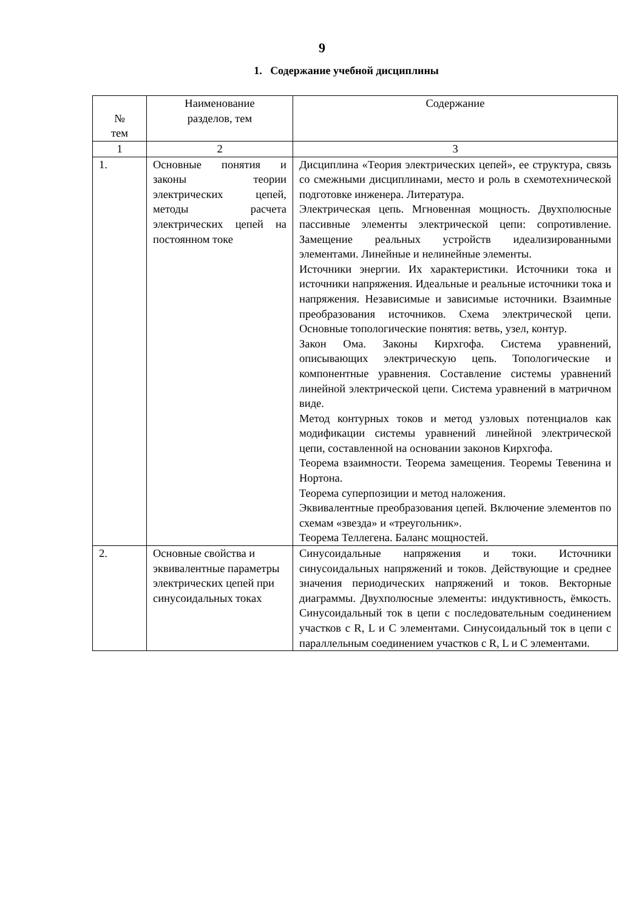9
1. Содержание учебной дисциплины
| № тем | Наименование разделов, тем | Содержание |
| 1 | 2 | 3 |
| 1. | Основные понятия и законы теории электрических цепей, методы расчета электрических цепей на постоянном токе | Дисциплина «Теория электрических цепей», ее структура, связь со смежными дисциплинами, место и роль в схемотехнической подготовке инженера. Литература. Электрическая цепь. Мгновенная мощность. Двухполюсные пассивные элементы электрической цепи: сопротивление. Замещение реальных устройств идеализированными элементами. Линейные и нелинейные элементы. Источники энергии. Их характеристики. Источники тока и источники напряжения. Идеальные и реальные источники тока и напряжения. Независимые и зависимые источники. Взаимные преобразования источников. Схема электрической цепи. Основные топологические понятия: ветвь, узел, контур. Закон Ома. Законы Кирхгофа. Система уравнений, описывающих электрическую цепь. Топологические и компонентные уравнения. Составление системы уравнений линейной электрической цепи. Система уравнений в матричном виде. Метод контурных токов и метод узловых потенциалов как модификации системы уравнений линейной электрической цепи, составленной на основании законов Кирхгофа. Теорема взаимности. Теорема замещения. Теоремы Тевенина и Нортона. Теорема суперпозиции и метод наложения. Эквивалентные преобразования цепей. Включение элементов по схемам «звезда» и «треугольник». Теорема Теллегена. Баланс мощностей. |
| 2. | Основные свойства и эквивалентные параметры электрических цепей при синусоидальных токах | Синусоидальные напряжения и токи. Источники синусоидальных напряжений и токов. Действующие и среднее значения периодических напряжений и токов. Векторные диаграммы. Двухполюсные элементы: индуктивность, ёмкость. Синусоидальный ток в цепи с последовательным соединением участков с R, L и C элементами. Синусоидальный ток в цепи с параллельным соединением участков с R, L и C элементами. |